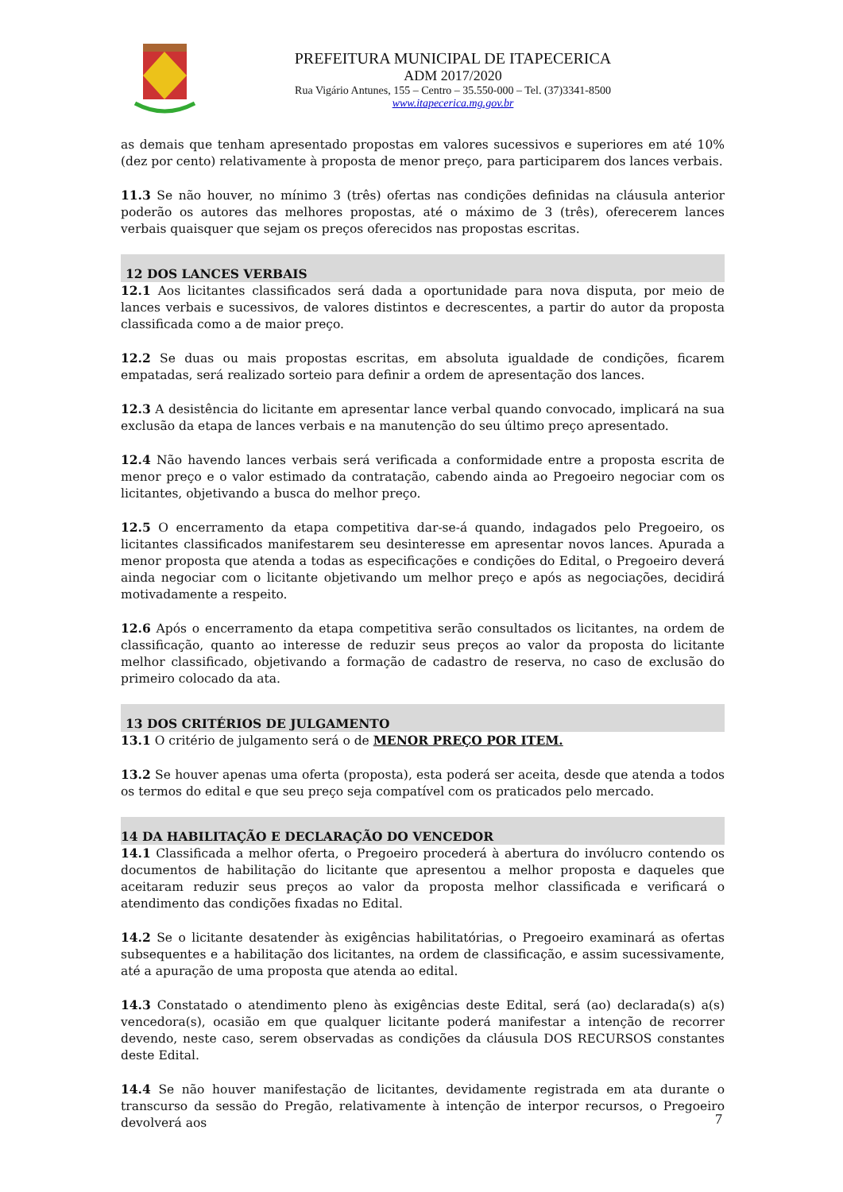PREFEITURA MUNICIPAL DE ITAPECERICA
ADM 2017/2020
Rua Vigário Antunes, 155 – Centro – 35.550-000 – Tel. (37)3341-8500
www.itapecerica.mg.gov.br
as demais que tenham apresentado propostas em valores sucessivos e superiores em até 10% (dez por cento) relativamente à proposta de menor preço, para participarem dos lances verbais.
11.3 Se não houver, no mínimo 3 (três) ofertas nas condições definidas na cláusula anterior poderão os autores das melhores propostas, até o máximo de 3 (três), oferecerem lances verbais quaisquer que sejam os preços oferecidos nas propostas escritas.
12 DOS LANCES VERBAIS
12.1 Aos licitantes classificados será dada a oportunidade para nova disputa, por meio de lances verbais e sucessivos, de valores distintos e decrescentes, a partir do autor da proposta classificada como a de maior preço.
12.2 Se duas ou mais propostas escritas, em absoluta igualdade de condições, ficarem empatadas, será realizado sorteio para definir a ordem de apresentação dos lances.
12.3 A desistência do licitante em apresentar lance verbal quando convocado, implicará na sua exclusão da etapa de lances verbais e na manutenção do seu último preço apresentado.
12.4 Não havendo lances verbais será verificada a conformidade entre a proposta escrita de menor preço e o valor estimado da contratação, cabendo ainda ao Pregoeiro negociar com os licitantes, objetivando a busca do melhor preço.
12.5 O encerramento da etapa competitiva dar-se-á quando, indagados pelo Pregoeiro, os licitantes classificados manifestarem seu desinteresse em apresentar novos lances. Apurada a menor proposta que atenda a todas as especificações e condições do Edital, o Pregoeiro deverá ainda negociar com o licitante objetivando um melhor preço e após as negociações, decidirá motivadamente a respeito.
12.6 Após o encerramento da etapa competitiva serão consultados os licitantes, na ordem de classificação, quanto ao interesse de reduzir seus preços ao valor da proposta do licitante melhor classificado, objetivando a formação de cadastro de reserva, no caso de exclusão do primeiro colocado da ata.
13 DOS CRITÉRIOS DE JULGAMENTO
13.1 O critério de julgamento será o de MENOR PREÇO POR ITEM.
13.2 Se houver apenas uma oferta (proposta), esta poderá ser aceita, desde que atenda a todos os termos do edital e que seu preço seja compatível com os praticados pelo mercado.
14 DA HABILITAÇÃO E DECLARAÇÃO DO VENCEDOR
14.1 Classificada a melhor oferta, o Pregoeiro procederá à abertura do invólucro contendo os documentos de habilitação do licitante que apresentou a melhor proposta e daqueles que aceitaram reduzir seus preços ao valor da proposta melhor classificada e verificará o atendimento das condições fixadas no Edital.
14.2 Se o licitante desatender às exigências habilitatórias, o Pregoeiro examinará as ofertas subsequentes e a habilitação dos licitantes, na ordem de classificação, e assim sucessivamente, até a apuração de uma proposta que atenda ao edital.
14.3 Constatado o atendimento pleno às exigências deste Edital, será (ao) declarada(s) a(s) vencedora(s), ocasião em que qualquer licitante poderá manifestar a intenção de recorrer devendo, neste caso, serem observadas as condições da cláusula DOS RECURSOS constantes deste Edital.
14.4 Se não houver manifestação de licitantes, devidamente registrada em ata durante o transcurso da sessão do Pregão, relativamente à intenção de interpor recursos, o Pregoeiro devolverá aos
7